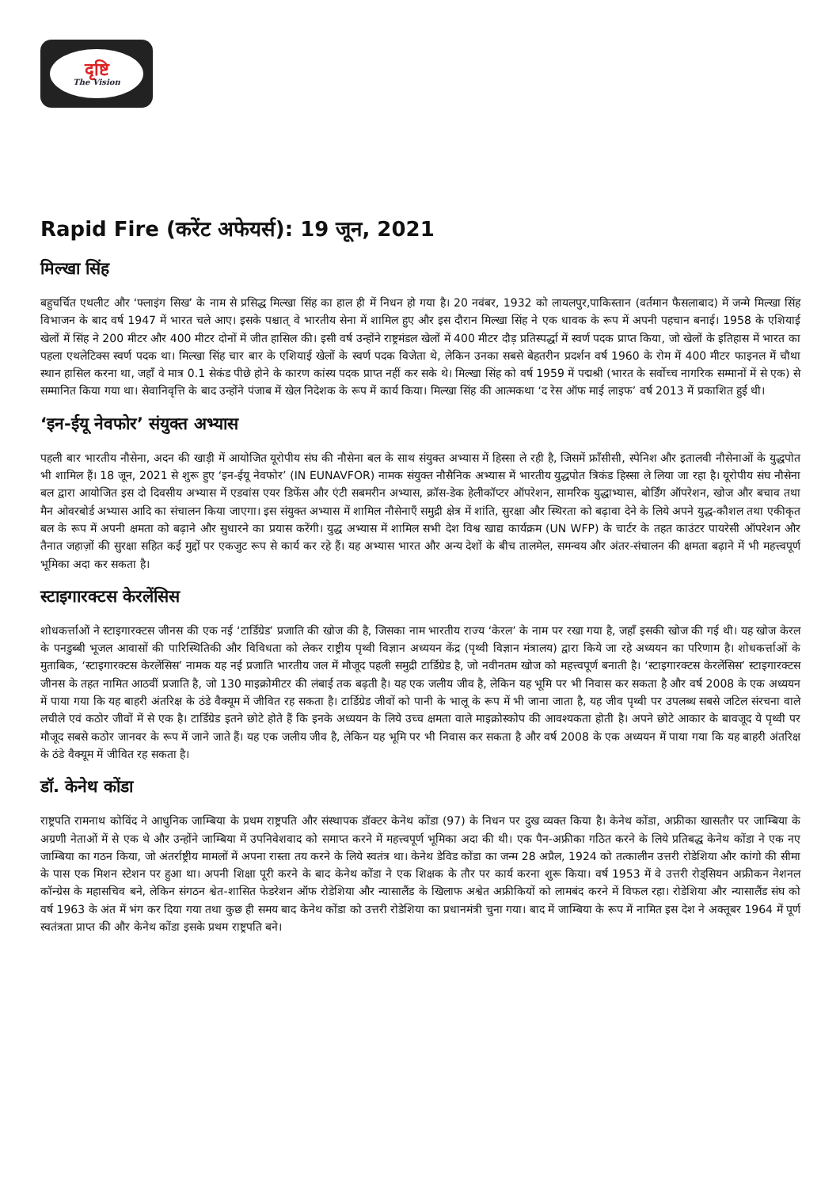दृष्टि
The Vision
Rapid Fire (करेंट अफेयर्स): 19 जून, 2021
मिल्खा सिंह
बहुचर्चित एथलीट और ‘फ्लाइंग सिख’ के नाम से प्रसिद्ध मिल्खा सिंह का हाल ही में निधन हो गया है। 20 नवंबर, 1932 को लायलपुर,पाकिस्तान (वर्तमान फैसलाबाद) में जन्मे मिल्खा सिंह विभाजन के बाद वर्ष 1947 में भारत चले आए। इसके पश्चात् वे भारतीय सेना में शामिल हुए और इस दौरान मिल्खा सिंह ने एक धावक के रूप में अपनी पहचान बनाई। 1958 के एशियाई खेलों में सिंह ने 200 मीटर और 400 मीटर दोनों में जीत हासिल की। इसी वर्ष उन्होंने राष्ट्रमंडल खेलों में 400 मीटर दौड़ प्रतिस्पर्द्धा में स्वर्ण पदक प्राप्त किया, जो खेलों के इतिहास में भारत का पहला एथलेटिक्स स्वर्ण पदक था। मिल्खा सिंह चार बार के एशियाई खेलों के स्वर्ण पदक विजेता थे, लेकिन उनका सबसे बेहतरीन प्रदर्शन वर्ष 1960 के रोम में 400 मीटर फाइनल में चौथा स्थान हासिल करना था, जहाँ वे मात्र 0.1 सेकंड पीछे होने के कारण कांस्य पदक प्राप्त नहीं कर सके थे। मिल्खा सिंह को वर्ष 1959 में पद्मश्री (भारत के सर्वोच्च नागरिक सम्मानों में से एक) से सम्मानित किया गया था। सेवानिवृत्ति के बाद उन्होंने पंजाब में खेल निदेशक के रूप में कार्य किया। मिल्खा सिंह की आत्मकथा ‘द रेस ऑफ माई लाइफ’ वर्ष 2013 में प्रकाशित हुई थी।
‘इन-ईयू नेवफोर’ संयुक्त अभ्यास
पहली बार भारतीय नौसेना, अदन की खाड़ी में आयोजित यूरोपीय संघ की नौसेना बल के साथ संयुक्त अभ्यास में हिस्सा ले रही है, जिसमें फ्राँसीसी, स्पेनिश और इतालवी नौसेनाओं के युद्धपोत भी शामिल हैं। 18 जून, 2021 से शुरू हुए ‘इन-ईयू नेवफोर’ (IN EUNAVFOR) नामक संयुक्त नौसैनिक अभ्यास में भारतीय युद्धपोत त्रिकंड हिस्सा ले लिया जा रहा है। यूरोपीय संघ नौसेना बल द्वारा आयोजित इस दो दिवसीय अभ्यास में एडवांस एयर डिफेंस और एंटी सबमरीन अभ्यास, क्रॉस-डेक हेलीकॉप्टर ऑपरेशन, सामरिक युद्धाभ्यास, बोर्डिंग ऑपरेशन, खोज और बचाव तथा मैन ओवरबोर्ड अभ्यास आदि का संचालन किया जाएगा। इस संयुक्त अभ्यास में शामिल नौसेनाएँ समुद्री क्षेत्र में शांति, सुरक्षा और स्थिरता को बढ़ावा देने के लिये अपने युद्ध-कौशल तथा एकीकृत बल के रूप में अपनी क्षमता को बढ़ाने और सुधारने का प्रयास करेंगी। युद्ध अभ्यास में शामिल सभी देश विश्व खाद्य कार्यक्रम (UN WFP) के चार्टर के तहत काउंटर पायरेसी ऑपरेशन और तैनात जहाज़ों की सुरक्षा सहित कई मुद्दों पर एकजुट रूप से कार्य कर रहे हैं। यह अभ्यास भारत और अन्य देशों के बीच तालमेल, समन्वय और अंतर-संचालन की क्षमता बढ़ाने में भी महत्त्वपूर्ण भूमिका अदा कर सकता है।
स्टाइगारक्टस केरलेंसिस
शोधकर्त्ताओं ने स्टाइगारक्टस जीनस की एक नई ‘टार्डिग्रेड’ प्रजाति की खोज की है, जिसका नाम भारतीय राज्य ‘केरल’ के नाम पर रखा गया है, जहाँ इसकी खोज की गई थी। यह खोज केरल के पनडुब्बी भूजल आवासों की पारिस्थितिकी और विविधता को लेकर राष्ट्रीय पृथ्वी विज्ञान अध्ययन केंद्र (पृथ्वी विज्ञान मंत्रालय) द्वारा किये जा रहे अध्ययन का परिणाम है। शोधकर्त्ताओं के मुताबिक, ‘स्टाइगारक्टस केरलेंसिस’ नामक यह नई प्रजाति भारतीय जल में मौजूद पहली समुद्री टार्डिग्रेड है, जो नवीनतम खोज को महत्त्वपूर्ण बनाती है। ‘स्टाइगारक्टस केरलेंसिस’ स्टाइगारक्टस जीनस के तहत नामित आठवीं प्रजाति है, जो 130 माइक्रोमीटर की लंबाई तक बढ़ती है। यह एक जलीय जीव है, लेकिन यह भूमि पर भी निवास कर सकता है और वर्ष 2008 के एक अध्ययन में पाया गया कि यह बाहरी अंतरिक्ष के ठंडे वैक्यूम में जीवित रह सकता है। टार्डिग्रेड जीवों को पानी के भालू के रूप में भी जाना जाता है, यह जीव पृथ्वी पर उपलब्ध सबसे जटिल संरचना वाले लचीले एवं कठोर जीवों में से एक है। टार्डिग्रेड इतने छोटे होते हैं कि इनके अध्ययन के लिये उच्च क्षमता वाले माइक्रोस्कोप की आवश्यकता होती है। अपने छोटे आकार के बावजूद ये पृथ्वी पर मौजूद सबसे कठोर जानवर के रूप में जाने जाते हैं। यह एक जलीय जीव है, लेकिन यह भूमि पर भी निवास कर सकता है और वर्ष 2008 के एक अध्ययन में पाया गया कि यह बाहरी अंतरिक्ष के ठंडे वैक्यूम में जीवित रह सकता है।
डॉ. केनेथ कोंडा
राष्ट्रपति रामनाथ कोविंद ने आधुनिक जाम्बिया के प्रथम राष्ट्रपति और संस्थापक डॉक्टर केनेथ कोंडा (97) के निधन पर दुख व्यक्त किया है। केनेथ कोंडा, अफ्रीका खासतौर पर जाम्बिया के अग्रणी नेताओं में से एक थे और उन्होंने जाम्बिया में उपनिवेशवाद को समाप्त करने में महत्त्वपूर्ण भूमिका अदा की थी। एक पैन-अफ्रीका गठित करने के लिये प्रतिबद्ध केनेथ कोंडा ने एक नए जाम्बिया का गठन किया, जो अंतर्राष्ट्रीय मामलों में अपना रास्ता तय करने के लिये स्वतंत्र था। केनेथ डेविड कोंडा का जन्म 28 अप्रैल, 1924 को तत्कालीन उत्तरी रोडेशिया और कांगो की सीमा के पास एक मिशन स्टेशन पर हुआ था। अपनी शिक्षा पूरी करने के बाद केनेथ कोंडा ने एक शिक्षक के तौर पर कार्य करना शुरू किया। वर्ष 1953 में वे उत्तरी रोड्सियन अफ्रीकन नेशनल कॉन्ग्रेस के महासचिव बने, लेकिन संगठन श्वेत-शासित फेडरेशन ऑफ रोडेशिया और न्यासालैंड के खिलाफ अश्वेत अफ्रीकियों को लामबंद करने में विफल रहा। रोडेशिया और न्यासालैंड संघ को वर्ष 1963 के अंत में भंग कर दिया गया तथा कुछ ही समय बाद केनेथ कोंडा को उत्तरी रोडेशिया का प्रधानमंत्री चुना गया। बाद में जाम्बिया के रूप में नामित इस देश ने अक्तूबर 1964 में पूर्ण स्वतंत्रता प्राप्त की और केनेथ कोंडा इसके प्रथम राष्ट्रपति बने।